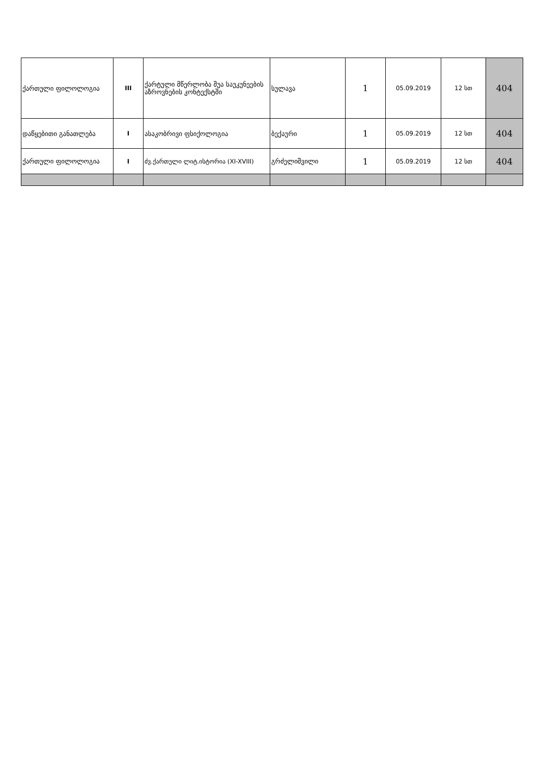| ქართული ფილოლოგია | III | ქარტული მწერლობა შუა საუკუნეების აზროვნების კონტექსტში | სულავა | 1 | 05.09.2019 | 12 სთ | 404 |
| დაწყებითი განათლება | I | ასაკობრივი ფსიქოლოგია | ბექაური | 1 | 05.09.2019 | 12 სთ | 404 |
| ქართული ფილოლოგია | I | ძვ.ქართული ლიტ.ისტორია (XI-XVIII) | გრძელიშვილი | 1 | 05.09.2019 | 12 სთ | 404 |